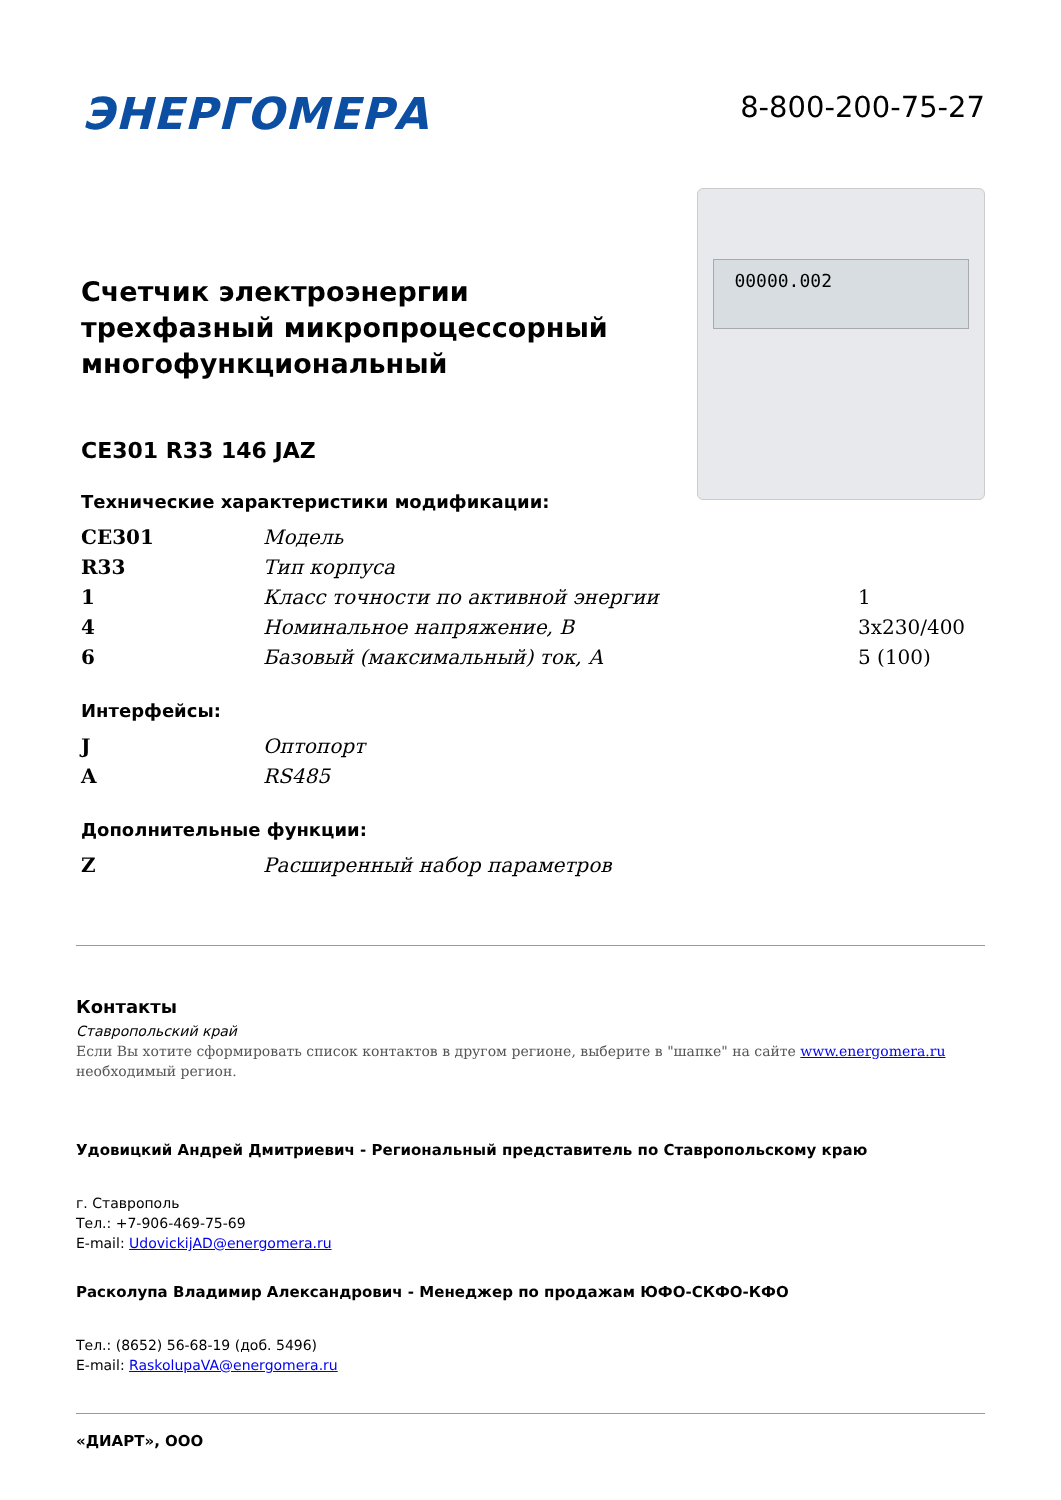ЭНЕРГОМЕРА
8-800-200-75-27
Счетчик электроэнергии трехфазный микропроцессорный многофункциональный
CE301 R33 146 JAZ
Технические характеристики модификации:
00000.002
| CE301 | Модель | |
| R33 | Тип корпуса | |
| 1 | Класс точности по активной энергии | 1 |
| 4 | Номинальное напряжение, В | 3x230/400 |
| 6 | Базовый (максимальный) ток, А | 5 (100) |
Интерфейсы:
| J | Оптопорт |
| A | RS485 |
Дополнительные функции:
| Z | Расширенный набор параметров |
Контакты
Ставропольский край
Если Вы хотите сформировать список контактов в другом регионе, выберите в "шапке" на сайте www.energomera.ru необходимый регион.
Удовицкий Андрей Дмитриевич - Региональный представитель по Ставропольскому краю
г. Ставрополь
Тел.: +7-906-469-75-69
E-mail: UdovickijAD@energomera.ru
Расколупа Владимир Александрович - Менеджер по продажам ЮФО-СКФО-КФО
Тел.: (8652) 56-68-19 (доб. 5496)
E-mail: RaskolupaVA@energomera.ru
«ДИАРТ», ООО